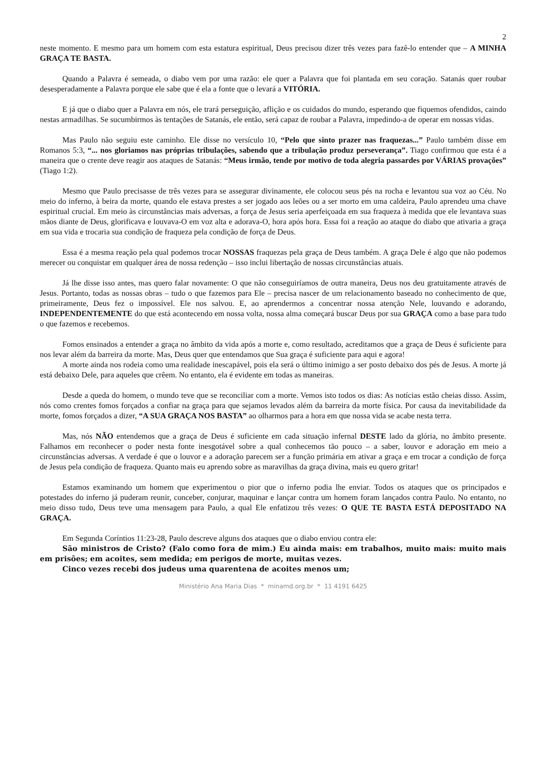2
neste momento. E mesmo para um homem com esta estatura espiritual, Deus precisou dizer três vezes para fazê-lo entender que – A MINHA GRAÇA TE BASTA.
Quando a Palavra é semeada, o diabo vem por uma razão: ele quer a Palavra que foi plantada em seu coração. Satanás quer roubar desesperadamente a Palavra porque ele sabe que é ela a fonte que o levará a VITÓRIA.
E já que o diabo quer a Palavra em nós, ele trará perseguição, aflição e os cuidados do mundo, esperando que fiquemos ofendidos, caindo nestas armadilhas. Se sucumbirmos às tentações de Satanás, ele então, será capaz de roubar a Palavra, impedindo-a de operar em nossas vidas.
Mas Paulo não seguiu este caminho. Ele disse no versículo 10, “Pelo que sinto prazer nas fraquezas...” Paulo também disse em Romanos 5:3, “... nos gloriamos nas próprias tribulações, sabendo que a tribulação produz perseverança”. Tiago confirmou que esta é a maneira que o crente deve reagir aos ataques de Satanás: “Meus irmão, tende por motivo de toda alegria passardes por VÁRIAS provações” (Tiago 1:2).
Mesmo que Paulo precisasse de três vezes para se assegurar divinamente, ele colocou seus pés na rocha e levantou sua voz ao Céu. No meio do inferno, à beira da morte, quando ele estava prestes a ser jogado aos leões ou a ser morto em uma caldeira, Paulo aprendeu uma chave espiritual crucial. Em meio às circunstâncias mais adversas, a força de Jesus seria aperfeiçoada em sua fraqueza à medida que ele levantava suas mãos diante de Deus, glorificava e louvava-O em voz alta e adorava-O, hora após hora. Essa foi a reação ao ataque do diabo que ativaria a graça em sua vida e trocaria sua condição de fraqueza pela condição de força de Deus.
Essa é a mesma reação pela qual podemos trocar NOSSAS fraquezas pela graça de Deus também. A graça Dele é algo que não podemos merecer ou conquistar em qualquer área de nossa redenção – isso inclui libertação de nossas circunstâncias atuais.
Já lhe disse isso antes, mas quero falar novamente: O que não conseguiríamos de outra maneira, Deus nos deu gratuitamente através de Jesus. Portanto, todas as nossas obras – tudo o que fazemos para Ele – precisa nascer de um relacionamento baseado no conhecimento de que, primeiramente, Deus fez o impossível. Ele nos salvou. E, ao aprendermos a concentrar nossa atenção Nele, louvando e adorando, INDEPENDENTEMENTE do que está acontecendo em nossa volta, nossa alma começará buscar Deus por sua GRAÇA como a base para tudo o que fazemos e recebemos.
Fomos ensinados a entender a graça no âmbito da vida após a morte e, como resultado, acreditamos que a graça de Deus é suficiente para nos levar além da barreira da morte. Mas, Deus quer que entendamos que Sua graça é suficiente para aqui e agora!
A morte ainda nos rodeia como uma realidade inescapável, pois ela será o último inimigo a ser posto debaixo dos pés de Jesus. A morte já está debaixo Dele, para aqueles que crêem. No entanto, ela é evidente em todas as maneiras.
Desde a queda do homem, o mundo teve que se reconciliar com a morte. Vemos isto todos os dias: As notícias estão cheias disso. Assim, nós como crentes fomos forçados a confiar na graça para que sejamos levados além da barreira da morte física. Por causa da inevitabilidade da morte, fomos forçados a dizer, “A SUA GRAÇA NOS BASTA” ao olharmos para a hora em que nossa vida se acabe nesta terra.
Mas, nós NÃO entendemos que a graça de Deus é suficiente em cada situação infernal DESTE lado da glória, no âmbito presente. Falhamos em reconhecer o poder nesta fonte inesgotável sobre a qual conhecemos tão pouco – a saber, louvor e adoração em meio a circunstâncias adversas. A verdade é que o louvor e a adoração parecem ser a função primária em ativar a graça e em trocar a condição de força de Jesus pela condição de fraqueza. Quanto mais eu aprendo sobre as maravilhas da graça divina, mais eu quero gritar!
Estamos examinando um homem que experimentou o pior que o inferno podia lhe enviar. Todos os ataques que os principados e potestades do inferno já puderam reunir, conceber, conjurar, maquinar e lançar contra um homem foram lançados contra Paulo. No entanto, no meio disso tudo, Deus teve uma mensagem para Paulo, a qual Ele enfatizou três vezes: O QUE TE BASTA ESTÁ DEPOSITADO NA GRAÇA.
Em Segunda Coríntios 11:23-28, Paulo descreve alguns dos ataques que o diabo enviou contra ele:
São ministros de Cristo? (Falo como fora de mim.) Eu ainda mais: em trabalhos, muito mais: muito mais em prisões; em acoites, sem medida; em perigos de morte, muitas vezes.
Cinco vezes recebi dos judeus uma quarentena de acoites menos um;
Ministério Ana Maria Dias * minamd.org.br * 11 4191 6425